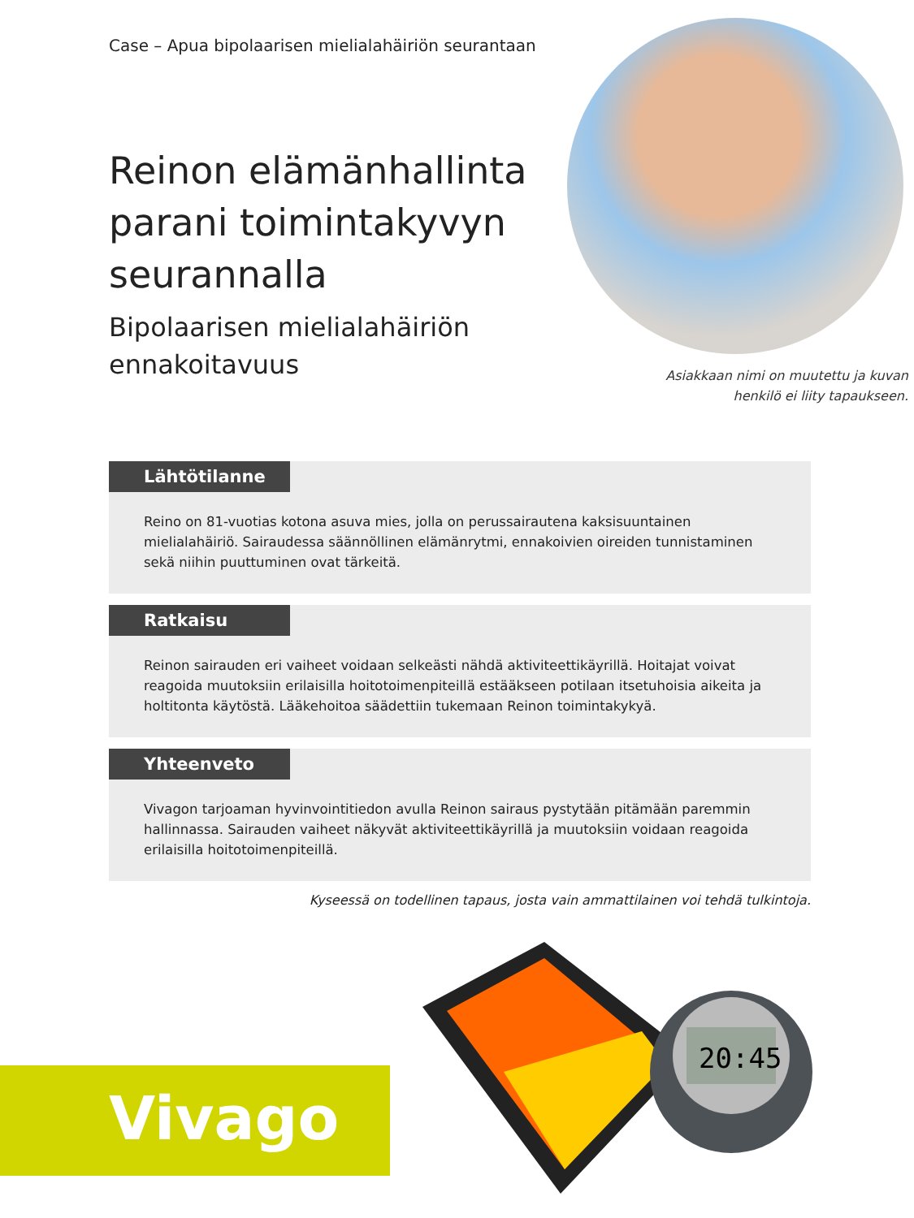Case – Apua bipolaarisen mielialahäiriön seurantaan
Reinon elämänhallinta parani toimintakyvyn seurannalla
Bipolaarisen mielialahäiriön ennakoitavuus
Asiakkaan nimi on muutettu ja kuvan
henkilö ei liity tapaukseen.
Lähtötilanne
Reino on 81-vuotias kotona asuva mies, jolla on perussairautena kaksisuuntainen mielialahäiriö. Sairaudessa säännöllinen elämänrytmi, ennakoivien oireiden tunnistaminen sekä niihin puuttuminen ovat tärkeitä.
Ratkaisu
Reinon sairauden eri vaiheet voidaan selkeästi nähdä aktiviteettikäyrillä. Hoitajat voivat reagoida muutoksiin erilaisilla hoitotoimenpiteillä estääkseen potilaan itsetuhoisia aikeita ja holtitonta käytöstä. Lääkehoitoa säädettiin tukemaan Reinon toimintakykyä.
Yhteenveto
Vivagon tarjoaman hyvinvointitiedon avulla Reinon sairaus pystytään pitämään paremmin hallinnassa. Sairauden vaiheet näkyvät aktiviteettikäyrillä ja muutoksiin voidaan reagoida erilaisilla hoitotoimenpiteillä.
Kyseessä on todellinen tapaus, josta vain ammattilainen voi tehdä tulkintoja.
Vivago
20:45